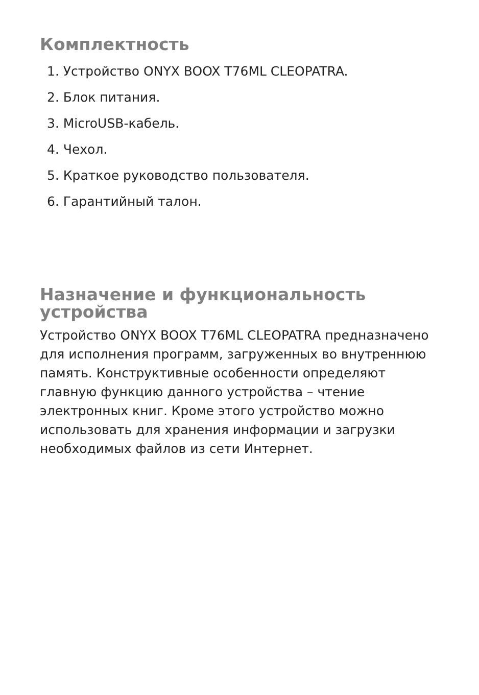Комплектность
1. Устройство ONYX BOOX T76ML CLEOPATRA.
2. Блок питания.
3. MicroUSB-кабель.
4. Чехол.
5. Краткое руководство пользователя.
6. Гарантийный талон.
Назначение и функциональность устройства
Устройство ONYX BOOX T76ML CLEOPATRA предназначено для исполнения программ, загруженных во внутреннюю память. Конструктивные особенности определяют главную функцию данного устройства – чтение электронных книг. Кроме этого устройство можно использовать для хранения информации и загрузки необходимых файлов из сети Интернет.